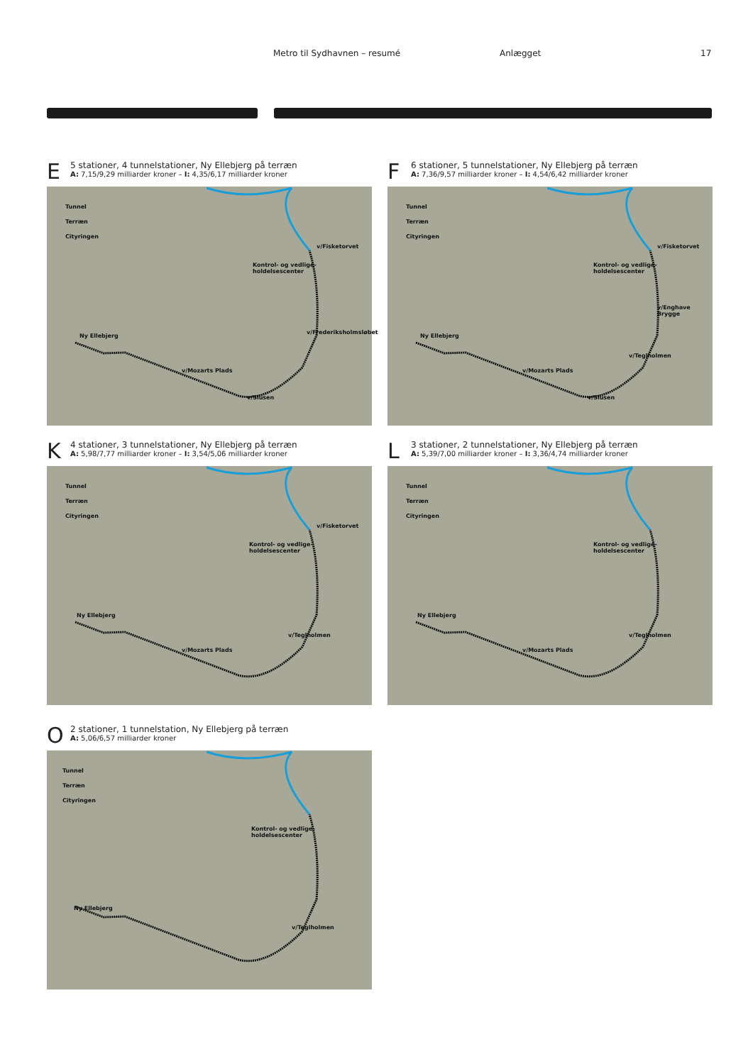Metro til Sydhavnen – resumé Anlægget 17
E
5 stationer, 4 tunnelstationer, Ny Ellebjerg på terræn
A: 7,15/9,29 milliarder kroner – I: 4,35/6,17 milliarder kroner
Tunnel
Terræn
Cityringen
v/Fisketorvet
Kontrol- og vedlige-
holdelsescenter
v/Frederiksholmsløbet
Ny Ellebjerg
v/Mozarts Plads
v/Slusen
F
6 stationer, 5 tunnelstationer, Ny Ellebjerg på terræn
A: 7,36/9,57 milliarder kroner – I: 4,54/6,42 milliarder kroner
Tunnel
Terræn
Cityringen
v/Fisketorvet
Kontrol- og vedlige-
holdelsescenter
v/Enghave Brygge
v/Teglholmen
Ny Ellebjerg
v/Mozarts Plads
v/Slusen
K
4 stationer, 3 tunnelstationer, Ny Ellebjerg på terræn
A: 5,98/7,77 milliarder kroner – I: 3,54/5,06 milliarder kroner
Tunnel
Terræn
Cityringen
v/Fisketorvet
Kontrol- og vedlige-
holdelsescenter
v/Teglholmen
Ny Ellebjerg
v/Mozarts Plads
L
3 stationer, 2 tunnelstationer, Ny Ellebjerg på terræn
A: 5,39/7,00 milliarder kroner – I: 3,36/4,74 milliarder kroner
Tunnel
Terræn
Cityringen
Kontrol- og vedlige-
holdelsescenter
v/Teglholmen
Ny Ellebjerg
v/Mozarts Plads
O
2 stationer, 1 tunnelstation, Ny Ellebjerg på terræn
A: 5,06/6,57 milliarder kroner
Tunnel
Terræn
Cityringen
Kontrol- og vedlige-
holdelsescenter
v/Teglholmen
Ny Ellebjerg